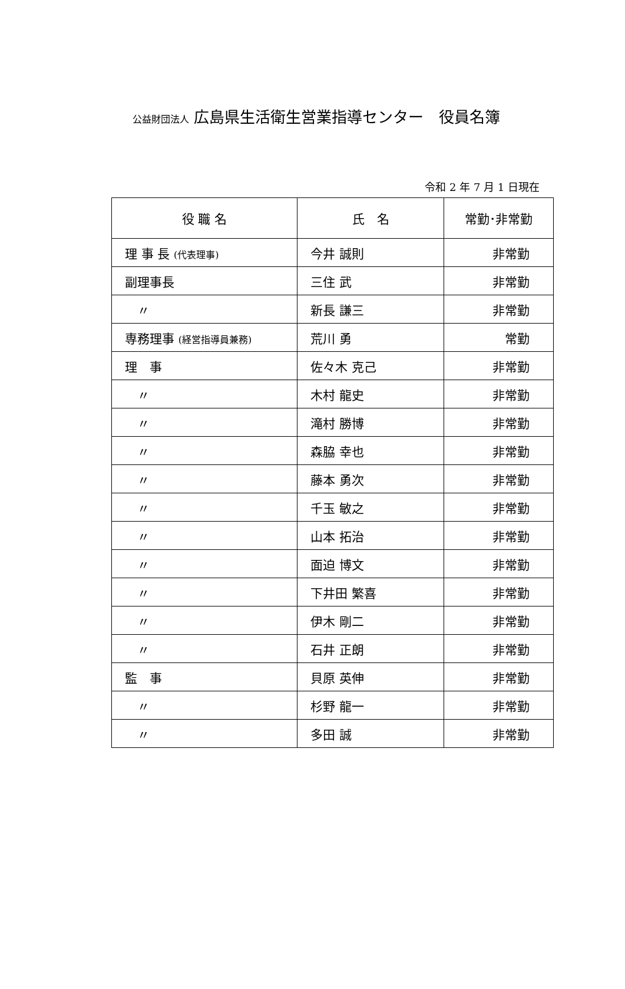公益財団法人 広島県生活衛生営業指導センター　役員名簿
令和 2 年 7 月 1 日現在
| 役 職 名 | 氏 名 | 常勤･非常勤 |
| --- | --- | --- |
| 理 事 長 (代表理事) | 今井 誠則 | 非常勤 |
| 副理事長 | 三住 武 | 非常勤 |
| 〃 | 新長 謙三 | 非常勤 |
| 専務理事 (経営指導員兼務) | 荒川 勇 | 常勤 |
| 理 事 | 佐々木 克己 | 非常勤 |
| 〃 | 木村 龍史 | 非常勤 |
| 〃 | 滝村 勝博 | 非常勤 |
| 〃 | 森脇 幸也 | 非常勤 |
| 〃 | 藤本 勇次 | 非常勤 |
| 〃 | 千玉 敏之 | 非常勤 |
| 〃 | 山本 拓治 | 非常勤 |
| 〃 | 面迫 博文 | 非常勤 |
| 〃 | 下井田 繁喜 | 非常勤 |
| 〃 | 伊木 剛二 | 非常勤 |
| 〃 | 石井 正朗 | 非常勤 |
| 監 事 | 貝原 英伸 | 非常勤 |
| 〃 | 杉野 龍一 | 非常勤 |
| 〃 | 多田 誠 | 非常勤 |